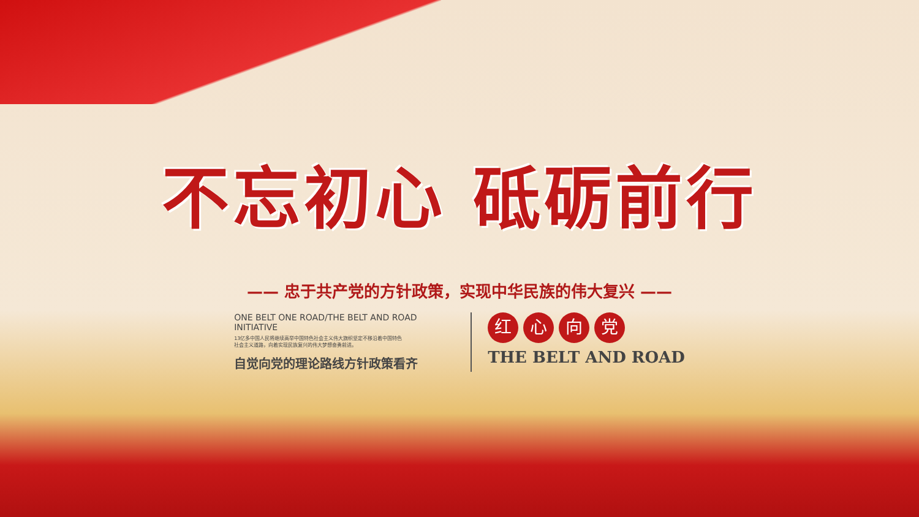不忘初心 砥砺前行
—— 忠于共产党的方针政策，实现中华民族的伟大复兴 ——
ONE BELT ONE ROAD/THE BELT AND ROAD INITIATIVE
13亿多中国人民将继续高举中国特色社会主义伟大旗帜坚定不移沿着中国特色
社会主义道路，向着实现民族复兴的伟大梦想奋勇前进。
自觉向党的理论路线方针政策看齐
红心向党
THE BELT AND ROAD